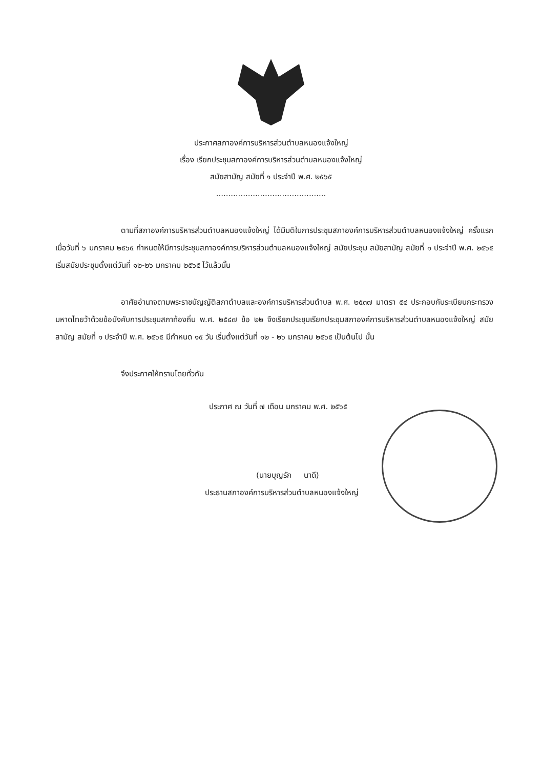ประกาศสภาองค์การบริหารส่วนตำบลหนองแจ้งใหญ่
เรื่อง เรียกประชุมสภาองค์การบริหารส่วนตำบลหนองแจ้งใหญ่
สมัยสามัญ สมัยที่ ๑ ประจำปี พ.ศ. ๒๕๖๕
.............................................
ตามที่สภาองค์การบริหารส่วนตำบลหนองแจ้งใหญ่ ได้มีมติในการประชุมสภาองค์การบริหารส่วนตำบลหนองแจ้งใหญ่ ครั้งแรก เมื่อวันที่ ๖ มกราคม ๒๕๖๕ กำหนดให้มีการประชุมสภาองค์การบริหารส่วนตำบลหนองแจ้งใหญ่ สมัยประชุม สมัยสามัญ สมัยที่ ๑ ประจำปี พ.ศ. ๒๕๖๕ เริ่มสมัยประชุมตั้งแต่วันที่ ๑๒-๒๖ มกราคม ๒๕๖๕ ไว้แล้วนั้น
อาศัยอำนาจตามพระราชบัญญัติสภาตำบลและองค์การบริหารส่วนตำบล พ.ศ. ๒๕๓๗ มาตรา ๕๔ ประกอบกับระเบียบกระทรวงมหาดไทยว้าด้วยข้อบังคับการประชุมสภาท้องถิ่น พ.ศ. ๒๕๔๗ ข้อ ๒๒ จึงเรียกประชุมเรียกประชุมสภาองค์การบริหารส่วนตำบลหนองแจ้งใหญ่ สมัยสามัญ สมัยที่ ๑ ประจำปี พ.ศ. ๒๕๖๕ มีกำหนด ๑๕ วัน เริ่มตั้งแต่วันที่ ๑๒ - ๒๖ มกราคม ๒๕๖๕ เป็นต้นไป นั้น
จึงประกาศให้ทราบโดยทั่วกัน
ประกาศ ณ วันที่ ๗ เดือน มกราคม พ.ศ. ๒๕๖๕
(นายบุญรัก นาดี)
ประธานสภาองค์การบริหารส่วนตำบลหนองแจ้งใหญ่